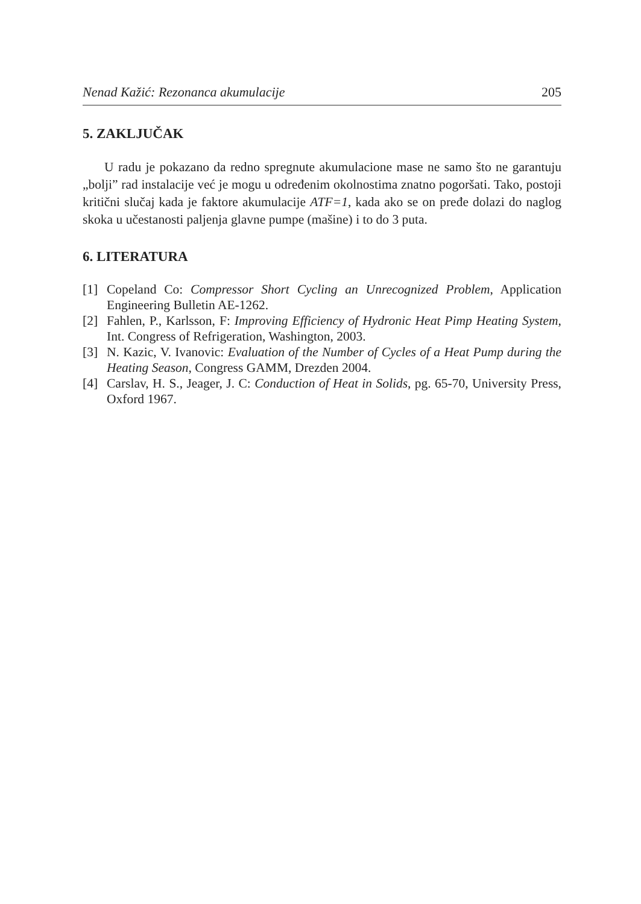Nenad Kažić: Rezonanca akumulacije 205
5. ZAKLJUČAK
U radu je pokazano da redno spregnute akumulacione mase ne samo što ne garantuju „bolji” rad instalacije već je mogu u određenim okolnostima znatno pogoršati. Tako, postoji kritični slučaj kada je faktore akumulacije ATF=1, kada ako se on pređe dolazi do naglog skoka u učestanosti paljenja glavne pumpe (mašine) i to do 3 puta.
6. LITERATURA
[1] Copeland Co: Compressor Short Cycling an Unrecognized Problem, Application Engineering Bulletin AE-1262.
[2] Fahlen, P., Karlsson, F: Improving Efficiency of Hydronic Heat Pimp Heating System, Int. Congress of Refrigeration, Washington, 2003.
[3] N. Kazic, V. Ivanovic: Evaluation of the Number of Cycles of a Heat Pump during the Heating Season, Congress GAMM, Drezden 2004.
[4] Carslav, H. S., Jeager, J. C: Conduction of Heat in Solids, pg. 65-70, University Press, Oxford 1967.